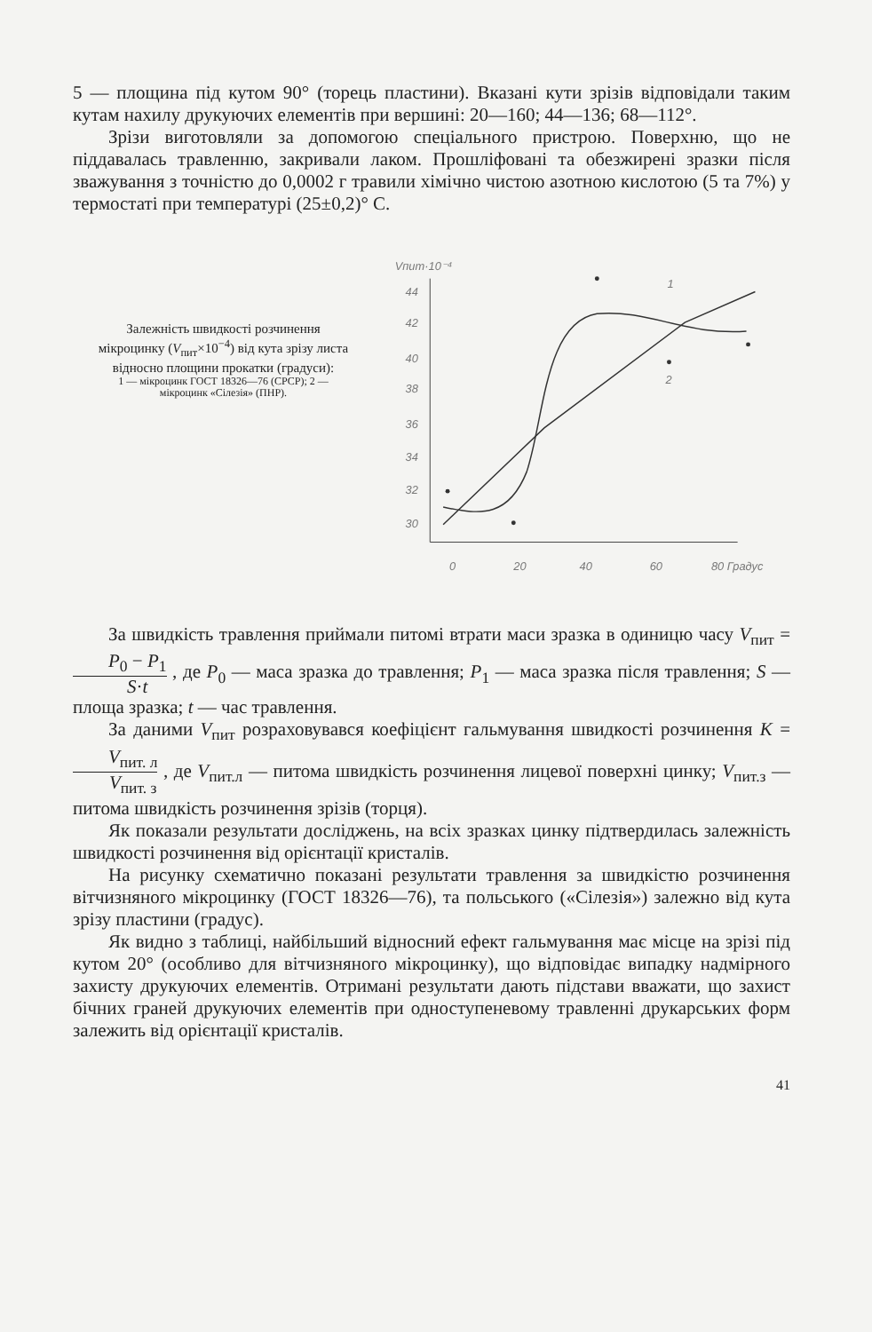5 — площина під кутом 90° (торець пластини). Вказані кути зрізів відповідали таким кутам нахилу друкуючих елементів при вершині: 20—160; 44—136; 68—112°.
Зрізи виготовляли за допомогою спеціального пристрою. Поверхню, що не піддавалась травленню, закривали лаком. Прошліфовані та обезжирені зразки після зважування з точністю до 0,0002 г травили хімічно чистою азотною кислотою (5 та 7%) у термостаті при температурі (25±0,2)° С.
Залежність швидкості розчинення мікроцинку (V<sub>пит</sub>×10<sup>−4</sup>) від кута зрізу листа відносно площини прокатки (градуси):
1 — мікроцинк ГОСТ 18326—76 (СРСР); 2 — мікроцинк «Сілезія» (ПНР).
Vпит·10⁻⁴
44
42
40
38
36
34
32
30
0
20
40
60
80 Градус
1
2
За швидкість травлення приймали питомі втрати маси зразка в одиницю часу V<sub>пит</sub> = P<sub>0</sub> − P<sub>1</sub> S·t , де P<sub>0</sub> — маса зразка до травлення; P<sub>1</sub> — маса зразка після травлення; S — площа зразка; t — час травлення.
За даними V<sub>пит</sub> розраховувався коефіцієнт гальмування швидкості розчинення K = V<sub>пит. л</sub> V<sub>пит. з</sub> , де V<sub>пит.л</sub> — питома швидкість розчинення лицевої поверхні цинку; V<sub>пит.з</sub> — питома швидкість розчинення зрізів (торця).
Як показали результати досліджень, на всіх зразках цинку підтвердилась залежність швидкості розчинення від орієнтації кристалів.
На рисунку схематично показані результати травлення за швидкістю розчинення вітчизняного мікроцинку (ГОСТ 18326—76), та польського («Сілезія») залежно від кута зрізу пластини (градус).
Як видно з таблиці, найбільший відносний ефект гальмування має місце на зрізі під кутом 20° (особливо для вітчизняного мікроцинку), що відповідає випадку надмірного захисту друкуючих елементів. Отримані результати дають підстави вважати, що захист бічних граней друкуючих елементів при одноступеневому травленні друкарських форм залежить від орієнтації кристалів.
41